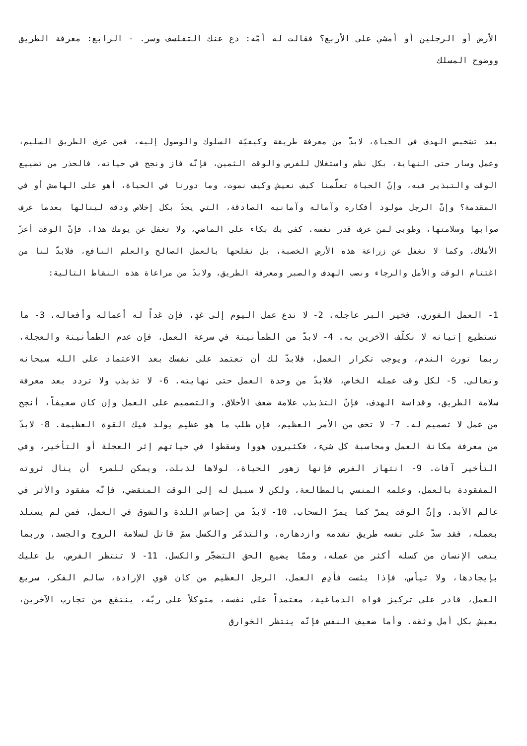الأرض أو الرجلين أو أمشي على الأربع؟ فقالت له أمّه: دع عنك التفلسف وسر. - الرابع: معرفة الطريق ووضوح المسلك
بعد تشخيص الهدف في الحياة، لابدّ من معرفة طريقة وكيفيّة السلوك والوصول إليه، فمن عرف الطريق السليم، وعمل وسار حتى النهاية، بكل نظم واستغلال للفرص والوقت الثمين، فإنّه فاز ونجح في حياته، فالحذر من تضييع الوقت والتبذير فيه، وإنّ الحياة تعلّمنا كيف نعيش وكيف نموت، وما دورنا في الحياة، أهو على الهامش أو في المقدمة؟ وإنّ الرجل مولود أفكاره وآماله وآمانيه الصادقة، التي يجدّ بكل إخلاص ودقة لينالها بعدما عرف صوابها وسلامتها، وطوبى لمن عرف قدر نفسه. كفى بك بكاء على الماضي، ولا تغفل عن يومك هذا، فإنّ الوقت أعزّ الأملاك، وكما لا نغفل عن زراعة هذه الأرض الخصبة، بل نفلحها بالعمل الصالح والعلم النافع، فلابدّ لنا من اغتنام الوقت والأمل والرجاء ونصب الهدف والصبر ومعرفة الطريق، ولابدّ من مراعاة هذه النقاط التالية:
1- العمل الفوري، فخير البر عاجله. 2- لا ندع عمل اليوم إلى غدٍ، فإن غداً له أعماله وأفعاله. 3- ما نستطيع إتيانه لا نكلّف الآخرين به. 4- لابدّ من الطمأنينة في سرعة العمل، فإن عدم الطمأنينة والعجلة، ربما تورث الندم، ويوجب تكرار العمل، فلابدّ لك أن تعتمد على نفسك بعد الاعتماد على الله سبحانه وتعالى. 5- لكل وقت عمله الخاص، فلابدّ من وحدة العمل حتى نهايته. 6- لا تذبذب ولا تردد بعد معرفة سلامة الطريق، وقداسة الهدف، فإنّ التذبذب علامة ضعف الأخلاق. والتصميم على العمل وإن كان ضعيفاً، أنجح من عمل لا تصميم له. 7- لا تخف من الأمر العظيم، فإن طلب ما هو عظيم يولد فيك القوة العظيمة. 8- لابدّ من معرفة مكانة العمل ومحاسبة كل شيء، فكثيرون هووا وسقطوا في حياتهم إثر العجلة أو التأخير، وفي التأخير آفات. 9- انتهاز الفرص فإنها زهور الحياة، لولاها لذبلت، ويمكن للمرء أن ينال ثروته المفقودة بالعمل، وعلمه المنسي بالمطالعة، ولكن لا سبيل له إلى الوقت المنقضي، فإنّه مفقود والأثر في عالم الأبد. وإنّ الوقت يمرّ كما يمرّ السحاب. 10- لابدّ من إحساس اللذة والشوق في العمل، فمن لم يستلذ بعمله، فقد سدّ على نفسه طريق تقدمه وازدهاره، والتذمّر والكسل سمّ قاتل لسلامة الروح والجسد، وربما يتعب الإنسان من كسله أكثر من عمله، وممّا يضيع الحق التضجّر والكسل. 11- لا تنتظر الفرص، بل عليك بإيجادها، ولا تيأس، فإذا يئست فأدِمِ العمل، الرجل العظيم من كان قوي الإرادة، سالم الفكر، سريع العمل، قادر على تركيز قواه الدماغية، معتمداً على نفسه، متوكلاً على ربّه، ينتفع من تجارب الآخرين، يعيش بكل أمل وثقة. وأما ضعيف النفس فإنّه ينتظر الخوارق